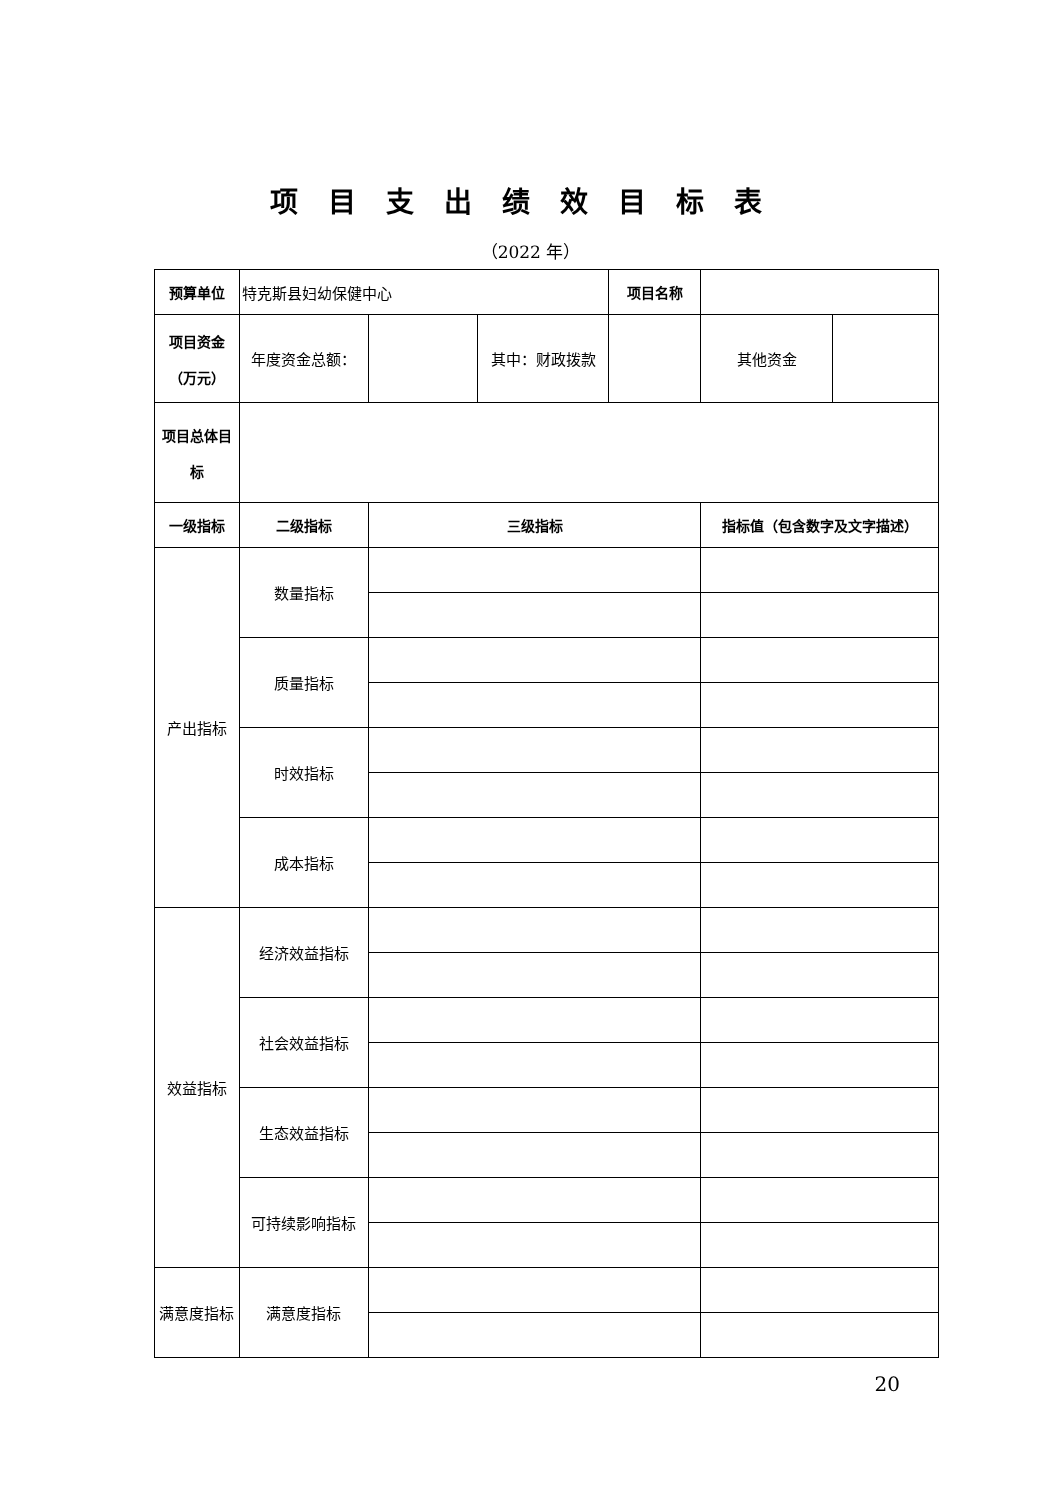项目支出绩效目标表
（2022 年）
| 预算单位 | 特克斯县妇幼保健中心 | | | 项目名称 | | |
| 项目资金 （万元） | 年度资金总额： | | 其中：财政拨款 | | 其他资金 | |
| 项目总体目 标 | | | | | | |
| 一级指标 | 二级指标 | 三级指标 | | | 指标值（包含数字及文字描述） | |
| 产出指标 | 数量指标 | | | | | |
| | 质量指标 | | | | | |
| | 时效指标 | | | | | |
| | 成本指标 | | | | | |
| 效益指标 | 经济效益指标 | | | | | |
| | 社会效益指标 | | | | | |
| | 生态效益指标 | | | | | |
| | 可持续影响指标 | | | | | |
| 满意度指标 | 满意度指标 | | | | | |
20